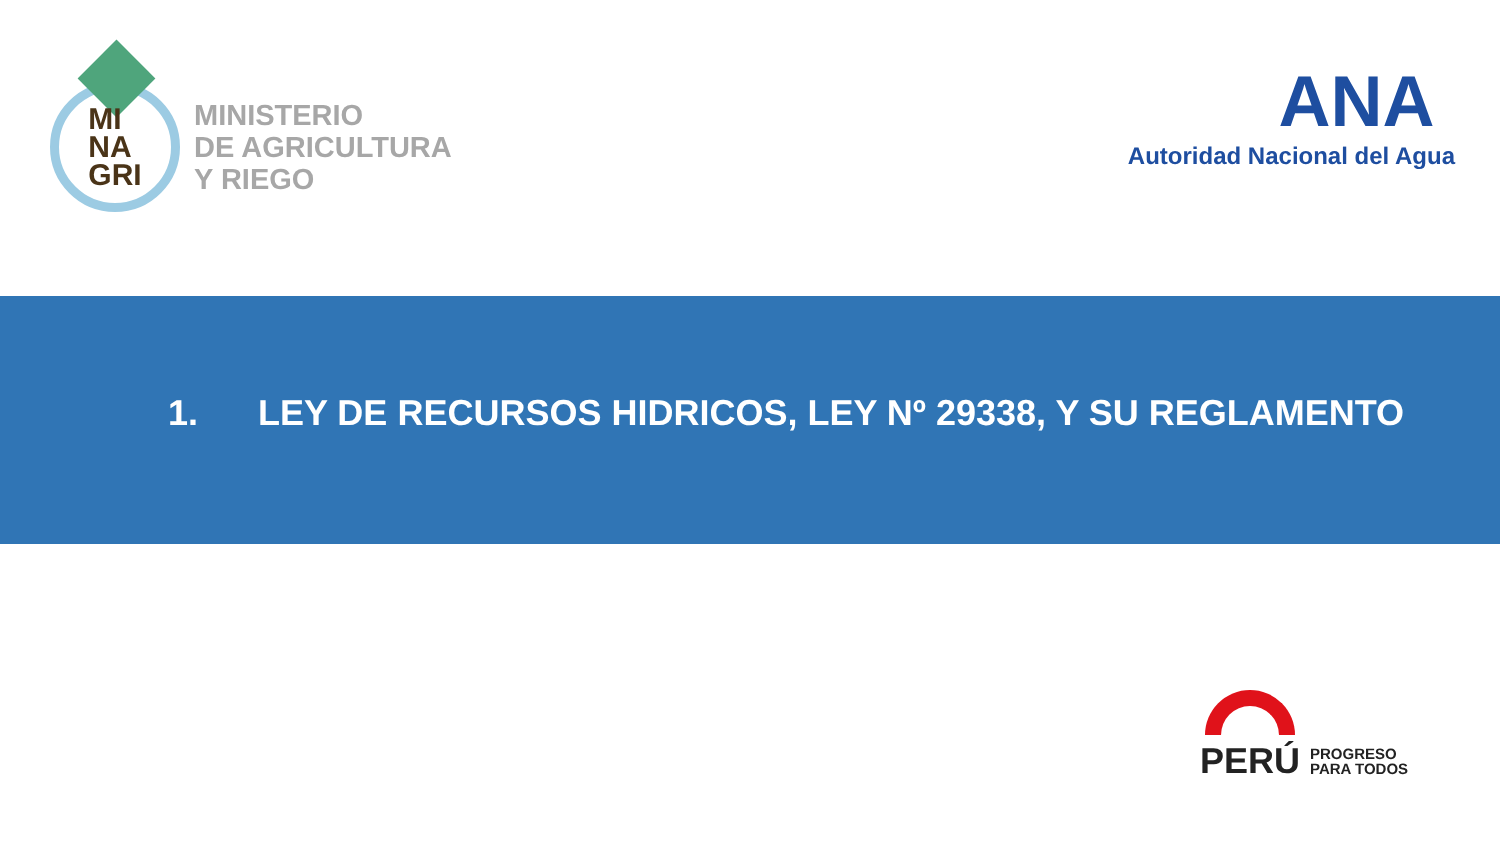MI
NA
GRI
MINISTERIO
DE AGRICULTURA
Y RIEGO
ANA
Autoridad Nacional del Agua
1. LEY DE RECURSOS HIDRICOS, LEY Nº 29338, Y SU REGLAMENTO
PERÚ
PROGRESO
PARA TODOS